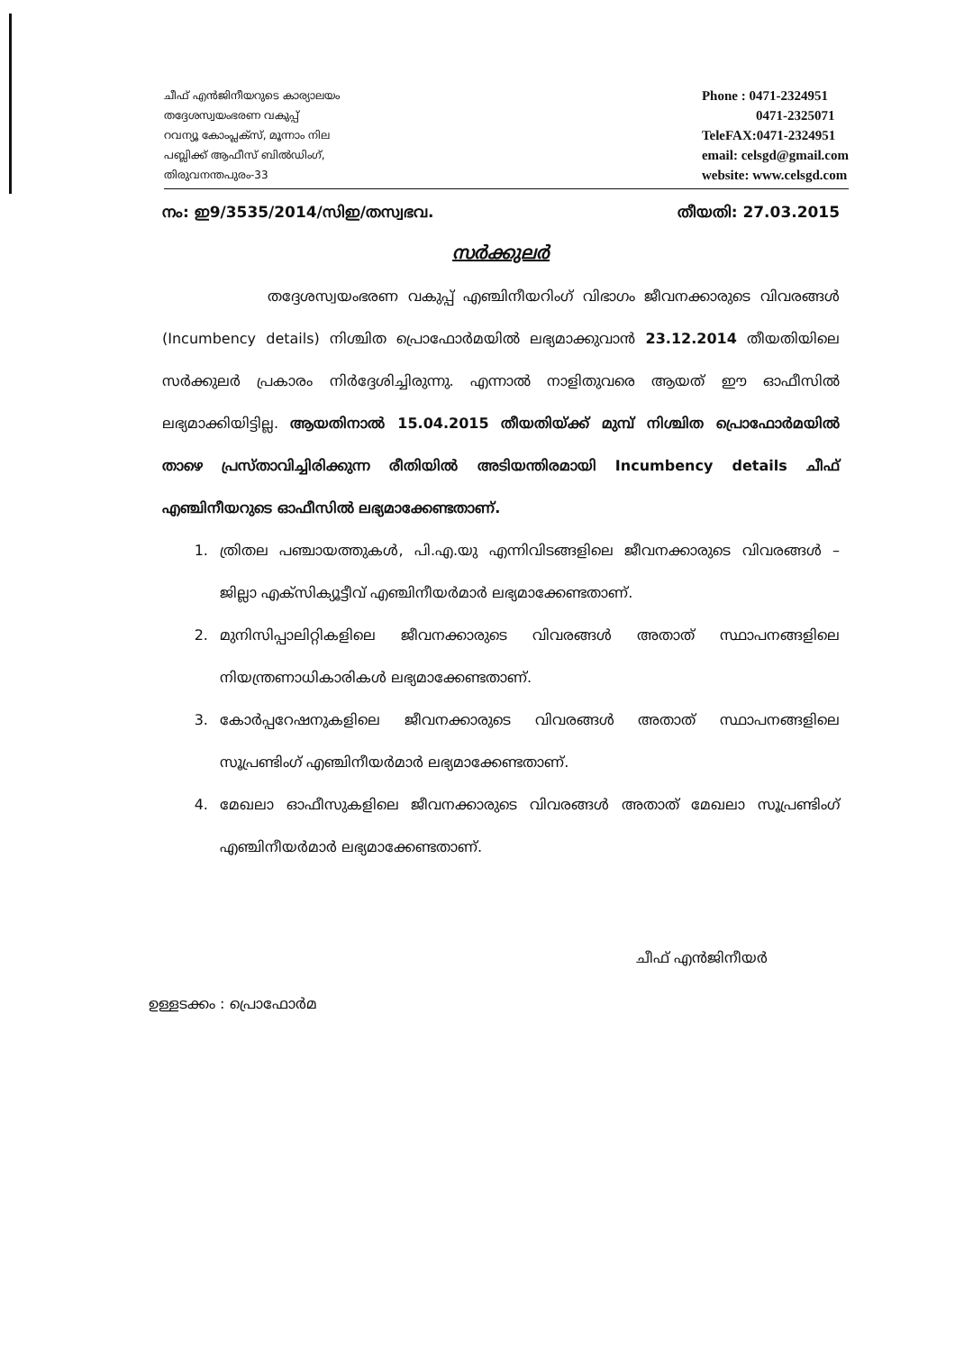ചീഫ് എൻജിനീയറുടെ കാര്യാലയം
തദ്ദേശസ്വയംഭരണ വകുപ്പ്
റവന്യൂ കോംപ്ലക്സ്, മൂന്നാം നില
പബ്ലിക്ക് ആഫീസ് ബിൽഡിംഗ്,
തിരുവനന്തപുരം-33
Phone : 0471-2324951
0471-2325071
TeleFAX:0471-2324951
email: celsgd@gmail.com
website: www.celsgd.com
നം: ഇ9/3535/2014/സിഇ/തസ്വഭവ. തീയതി: 27.03.2015
സർക്കുലർ
തദ്ദേശസ്വയംഭരണ വകുപ്പ് എഞ്ചിനീയറിംഗ് വിഭാഗം ജീവനക്കാരുടെ വിവരങ്ങൾ (Incumbency details) നിശ്ചിത പ്രൊഫോർമയിൽ ലഭ്യമാക്കുവാൻ 23.12.2014 തീയതിയിലെ സർക്കുലർ പ്രകാരം നിർദ്ദേശിച്ചിരുന്നു. എന്നാൽ നാളിതുവരെ ആയത് ഈ ഓഫീസിൽ ലഭ്യമാക്കിയിട്ടില്ല. ആയതിനാൽ 15.04.2015 തീയതിയ്ക്ക് മുമ്പ് നിശ്ചിത പ്രൊഫോർമയിൽ താഴെ പ്രസ്താവിച്ചിരിക്കുന്ന രീതിയിൽ അടിയന്തിരമായി Incumbency details ചീഫ് എഞ്ചിനീയറുടെ ഓഫീസിൽ ലഭ്യമാക്കേണ്ടതാണ്.
1. ത്രിതല പഞ്ചായത്തുകൾ, പി.എ.യു എന്നിവിടങ്ങളിലെ ജീവനക്കാരുടെ വിവരങ്ങൾ – ജില്ലാ എക്സിക്യൂട്ടീവ് എഞ്ചിനീയർമാർ ലഭ്യമാക്കേണ്ടതാണ്.
2. മുനിസിപ്പാലിറ്റികളിലെ ജീവനക്കാരുടെ വിവരങ്ങൾ അതാത് സ്ഥാപനങ്ങളിലെ നിയന്ത്രണാധികാരികൾ ലഭ്യമാക്കേണ്ടതാണ്.
3. കോർപ്പറേഷനുകളിലെ ജീവനക്കാരുടെ വിവരങ്ങൾ അതാത് സ്ഥാപനങ്ങളിലെ സൂപ്രണ്ടിംഗ് എഞ്ചിനീയർമാർ ലഭ്യമാക്കേണ്ടതാണ്.
4. മേഖലാ ഓഫീസുകളിലെ ജീവനക്കാരുടെ വിവരങ്ങൾ അതാത് മേഖലാ സൂപ്രണ്ടിംഗ് എഞ്ചിനീയർമാർ ലഭ്യമാക്കേണ്ടതാണ്.
ചീഫ് എൻജിനീയർ
ഉള്ളടക്കം : പ്രൊഫോർമ